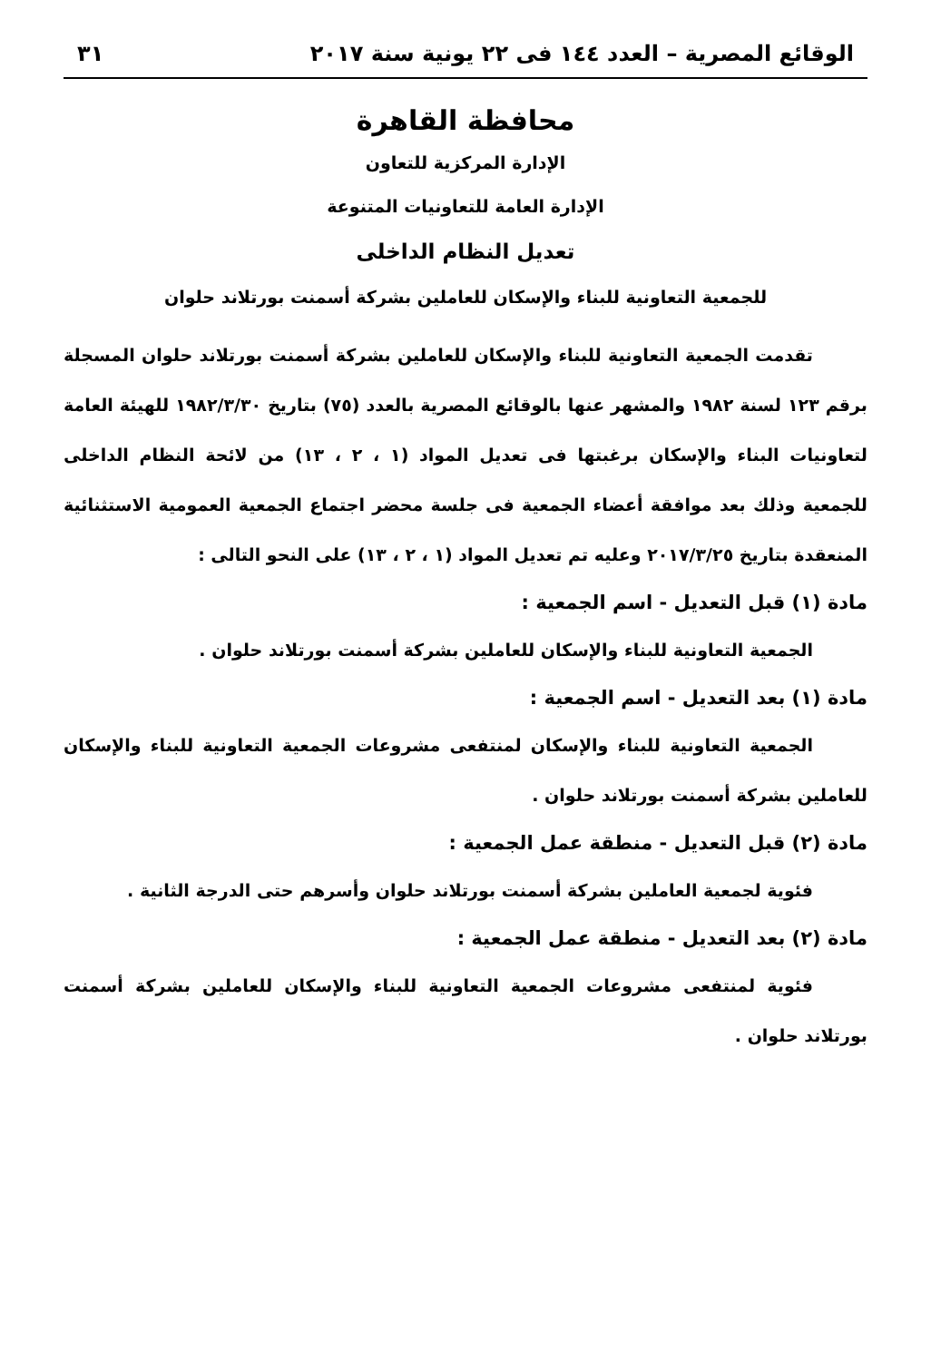الوقائع المصرية – العدد ١٤٤ فى ٢٢ يونية سنة ٢٠١٧ ٣١
محافظة القاهرة
الإدارة المركزية للتعاون
الإدارة العامة للتعاونيات المتنوعة
تعديل النظام الداخلى
للجمعية التعاونية للبناء والإسكان للعاملين بشركة أسمنت بورتلاند حلوان
تقدمت الجمعية التعاونية للبناء والإسكان للعاملين بشركة أسمنت بورتلاند حلوان المسجلة برقم ١٢٣ لسنة ١٩٨٢ والمشهر عنها بالوقائع المصرية بالعدد (٧٥) بتاريخ ١٩٨٢/٣/٣٠ للهيئة العامة لتعاونيات البناء والإسكان برغبتها فى تعديل المواد (١ ، ٢ ، ١٣) من لائحة النظام الداخلى للجمعية وذلك بعد موافقة أعضاء الجمعية فى جلسة محضر اجتماع الجمعية العمومية الاستثنائية المنعقدة بتاريخ ٢٠١٧/٣/٢٥ وعليه تم تعديل المواد (١ ، ٢ ، ١٣) على النحو التالى :
مادة (١) قبل التعديل - اسم الجمعية :
الجمعية التعاونية للبناء والإسكان للعاملين بشركة أسمنت بورتلاند حلوان .
مادة (١) بعد التعديل - اسم الجمعية :
الجمعية التعاونية للبناء والإسكان لمنتفعى مشروعات الجمعية التعاونية للبناء والإسكان للعاملين بشركة أسمنت بورتلاند حلوان .
مادة (٢) قبل التعديل - منطقة عمل الجمعية :
فئوية لجمعية العاملين بشركة أسمنت بورتلاند حلوان وأسرهم حتى الدرجة الثانية .
مادة (٢) بعد التعديل - منطقة عمل الجمعية :
فئوية لمنتفعى مشروعات الجمعية التعاونية للبناء والإسكان للعاملين بشركة أسمنت بورتلاند حلوان .